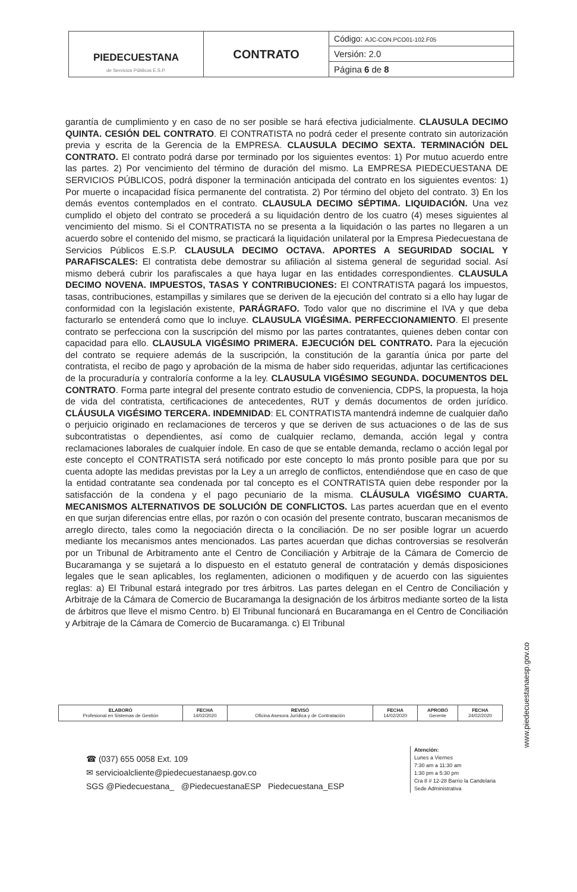| PIEDECUESTANA de Servicios Públicos E.S.P. | CONTRATO | Código: AJC-CON.PCO01-102.F05 |
| | | Versión: 2.0 |
| | | Página 6 de 8 |
garantía de cumplimiento y en caso de no ser posible se hará efectiva judicialmente. CLAUSULA DECIMO QUINTA. CESIÓN DEL CONTRATO. El CONTRATISTA no podrá ceder el presente contrato sin autorización previa y escrita de la Gerencia de la EMPRESA. CLAUSULA DECIMO SEXTA. TERMINACIÓN DEL CONTRATO. El contrato podrá darse por terminado por los siguientes eventos: 1) Por mutuo acuerdo entre las partes. 2) Por vencimiento del término de duración del mismo. La EMPRESA PIEDECUESTANA DE SERVICIOS PÚBLICOS, podrá disponer la terminación anticipada del contrato en los siguientes eventos: 1) Por muerte o incapacidad física permanente del contratista. 2) Por término del objeto del contrato. 3) En los demás eventos contemplados en el contrato. CLAUSULA DECIMO SÉPTIMA. LIQUIDACIÓN. Una vez cumplido el objeto del contrato se procederá a su liquidación dentro de los cuatro (4) meses siguientes al vencimiento del mismo. Si el CONTRATISTA no se presenta a la liquidación o las partes no llegaren a un acuerdo sobre el contenido del mismo, se practicará la liquidación unilateral por la Empresa Piedecuestana de Servicios Públicos E.S.P. CLAUSULA DECIMO OCTAVA. APORTES A SEGURIDAD SOCIAL Y PARAFISCALES: El contratista debe demostrar su afiliación al sistema general de seguridad social. Así mismo deberá cubrir los parafiscales a que haya lugar en las entidades correspondientes. CLAUSULA DECIMO NOVENA. IMPUESTOS, TASAS Y CONTRIBUCIONES: El CONTRATISTA pagará los impuestos, tasas, contribuciones, estampillas y similares que se deriven de la ejecución del contrato si a ello hay lugar de conformidad con la legislación existente, PARÁGRAFO. Todo valor que no discrimine el IVA y que deba facturarlo se entenderá como que lo incluye. CLAUSULA VIGÉSIMA. PERFECCIONAMIENTO. El presente contrato se perfecciona con la suscripción del mismo por las partes contratantes, quienes deben contar con capacidad para ello. CLAUSULA VIGÉSIMO PRIMERA. EJECUCIÓN DEL CONTRATO. Para la ejecución del contrato se requiere además de la suscripción, la constitución de la garantía única por parte del contratista, el recibo de pago y aprobación de la misma de haber sido requeridas, adjuntar las certificaciones de la procuraduría y contraloría conforme a la ley. CLAUSULA VIGÉSIMO SEGUNDA. DOCUMENTOS DEL CONTRATO. Forma parte integral del presente contrato estudio de conveniencia, CDPS, la propuesta, la hoja de vida del contratista, certificaciones de antecedentes, RUT y demás documentos de orden jurídico. CLÁUSULA VIGÉSIMO TERCERA. INDEMNIDAD: EL CONTRATISTA mantendrá indemne de cualquier daño o perjuicio originado en reclamaciones de terceros y que se deriven de sus actuaciones o de las de sus subcontratistas o dependientes, así como de cualquier reclamo, demanda, acción legal y contra reclamaciones laborales de cualquier índole. En caso de que se entable demanda, reclamo o acción legal por este concepto el CONTRATISTA será notificado por este concepto lo más pronto posible para que por su cuenta adopte las medidas previstas por la Ley a un arreglo de conflictos, entendiéndose que en caso de que la entidad contratante sea condenada por tal concepto es el CONTRATISTA quien debe responder por la satisfacción de la condena y el pago pecuniario de la misma. CLÁUSULA VIGÉSIMO CUARTA. MECANISMOS ALTERNATIVOS DE SOLUCIÓN DE CONFLICTOS. Las partes acuerdan que en el evento en que surjan diferencias entre ellas, por razón o con ocasión del presente contrato, buscaran mecanismos de arreglo directo, tales como la negociación directa o la conciliación. De no ser posible lograr un acuerdo mediante los mecanismos antes mencionados. Las partes acuerdan que dichas controversias se resolverán por un Tribunal de Arbitramento ante el Centro de Conciliación y Arbitraje de la Cámara de Comercio de Bucaramanga y se sujetará a lo dispuesto en el estatuto general de contratación y demás disposiciones legales que le sean aplicables, los reglamenten, adicionen o modifiquen y de acuerdo con las siguientes reglas: a) El Tribunal estará integrado por tres árbitros. Las partes delegan en el Centro de Conciliación y Arbitraje de la Cámara de Comercio de Bucaramanga la designación de los árbitros mediante sorteo de la lista de árbitros que lleve el mismo Centro. b) El Tribunal funcionará en Bucaramanga en el Centro de Conciliación y Arbitraje de la Cámara de Comercio de Bucaramanga. c) El Tribunal
| ELABORÓ Profesional en Sistemas de Gestión | FECHA 14/02/2020 | REVISÓ Oficina Asesora Jurídica y de Contratación | FECHA 14/02/2020 | APROBÓ Gerente | FECHA 24/02/2020 |
☎ (037) 655 0058 Ext. 109
✉ servicioalcliente@piedecuestanaesp.gov.co
SGS @Piedecuestana_ @PiedecuestanaESP Piedecuestana_ESP
Atención:
Lunes a Viernes
7:30 am a 11:30 am
1:30 pm a 5:30 pm
Cra 8 # 12-28 Barrio la Candelaria
Sede Administrativa
www.piedecuestanaesp.gov.co